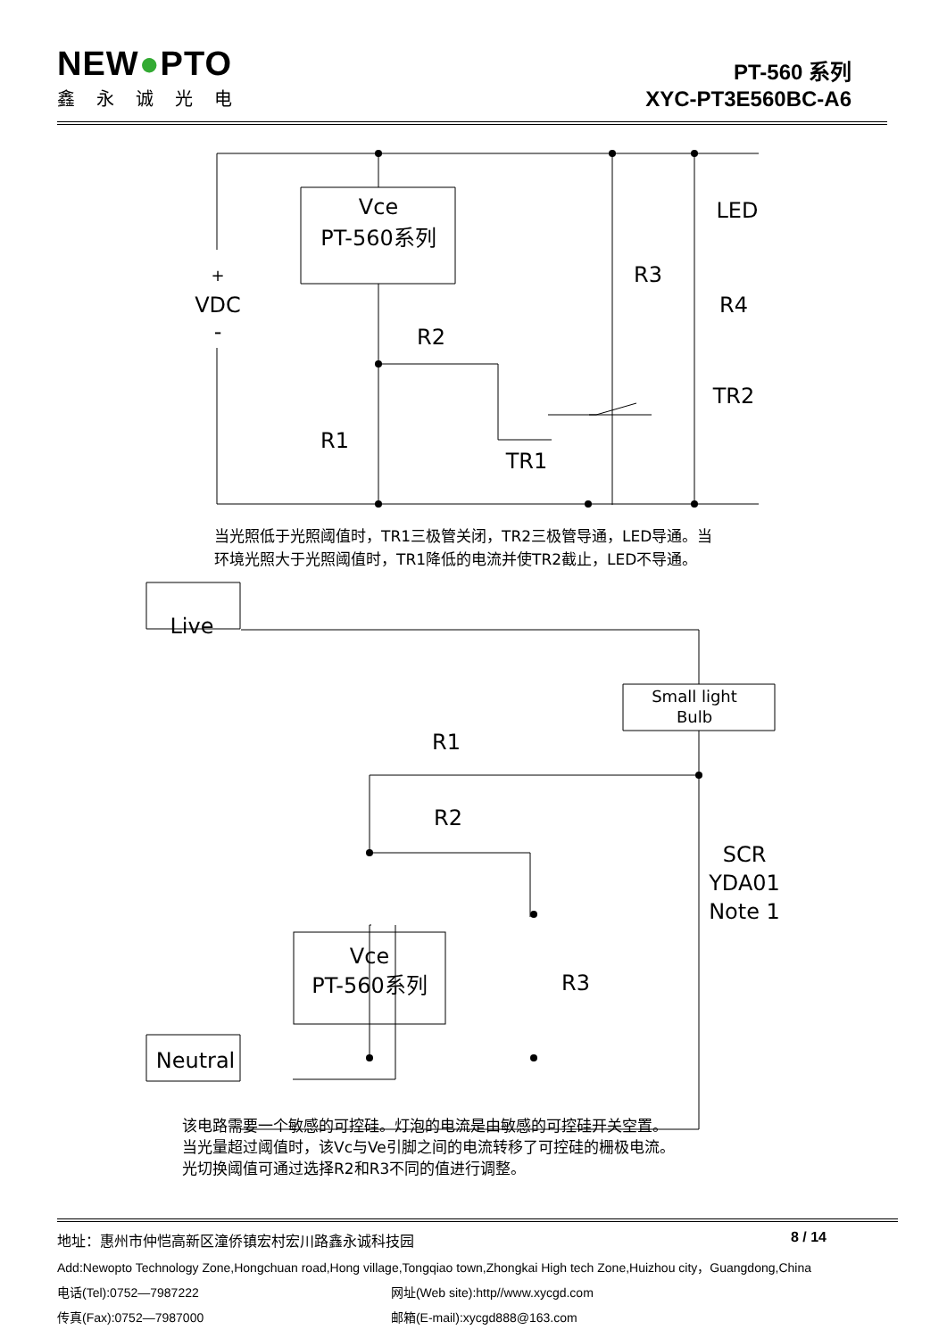NEW●PTO
鑫永诚光电
PT-560 系列
XYC-PT3E560BC-A6
Vce
PT-560系列
+
VDC
-
LED
R3
R4
R2
R1
TR1
TR2
Live
Neutral
Small light
Bulb
R1
R2
R3
SCR
YDA01
Note 1
Vce
PT-560系列
当光照低于光照阈值时，TR1三极管关闭，TR2三极管导通，LED导通。当
环境光照大于光照阈值时，TR1降低的电流并使TR2截止，LED不导通。
该电路需要一个敏感的可控硅。灯泡的电流是由敏感的可控硅开关空置。
当光量超过阈值时，该Vc与Ve引脚之间的电流转移了可控硅的栅极电流。
光切换阈值可通过选择R2和R3不同的值进行调整。
地址：惠州市仲恺高新区潼侨镇宏村宏川路鑫永诚科技园 8 / 14
Add:Newopto Technology Zone,Hongchuan road,Hong village,Tongqiao town,Zhongkai High tech Zone,Huizhou city，Guangdong,China
电话(Tel):0752—7987222 网址(Web site):http//www.xycgd.com
传真(Fax):0752—7987000 邮箱(E-mail):xycgd888@163.com